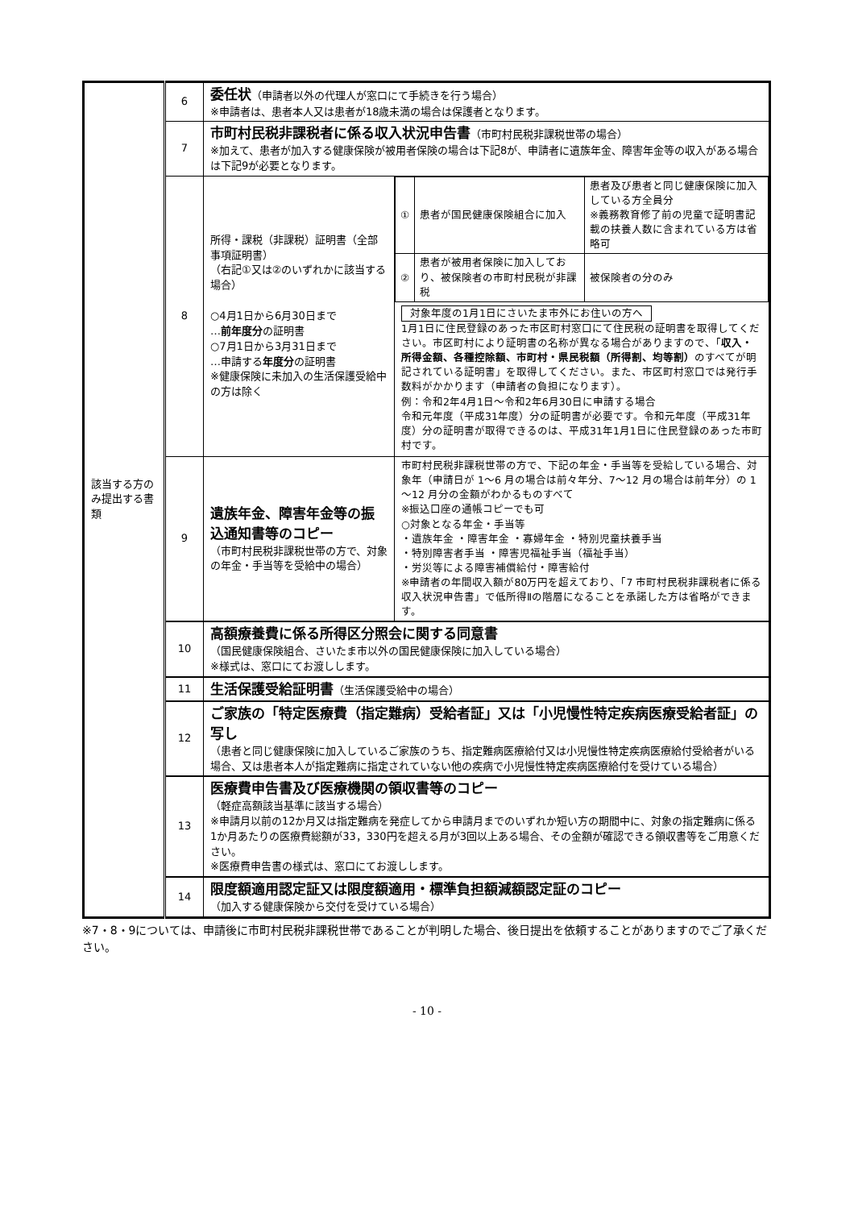| 該当する方のみ提出する書類 | 6 | 委任状 （申請者以外の代理人が窓口にて手続きを行う場合） ※申請者は、患者本人又は患者が18歳未満の場合は保護者となります。 | |
| | 7 | 市町村民税非課税者に係る収入状況申告書 （市町村民税非課税世帯の場合） ※加えて、患者が加入する健康保険が被用者保険の場合は下記8が、申請者に遺族年金、障害年金等の収入がある場合は下記9が必要となります。 | |
| | 8 | 所得・課税（非課税）証明書（全部事項証明書） （右記①又は②のいずれかに該当する場合） ○4月1日から6月30日まで … 前年度分 の証明書 ○7月1日から3月31日まで …申請する 年度分 の証明書 ※健康保険に未加入の生活保護受給中の方は除く | / ① / 患者が国民健康保険組合に加入 / 患者及び患者と同じ健康保険に加入している方全員分 ※義務教育修了前の児童で証明書記載の扶養人数に含まれている方は省略可 / / ② / 患者が被用者保険に加入しており、被保険者の市町村民税が非課税 / 被保険者の分のみ / 対象年度の1月1日にさいたま市外にお住いの方へ 1月1日に住民登録のあった市区町村窓口にて住民税の証明書を取得してください。市区町村により証明書の名称が異なる場合がありますので、「 収入・所得金額、各種控除額、市町村・県民税額（所得割、均等割） のすべてが明記されている証明書」を取得してください。また、市区町村窓口では発行手数料がかかります（申請者の負担になります）。 例：令和2年4月1日～令和2年6月30日に申請する場合 令和元年度（平成31年度）分の証明書が必要です。令和元年度（平成31年度）分の証明書が取得できるのは、平成31年1月1日に住民登録のあった市町村です。 |
| | 9 | 遺族年金、障害年金等の振込通知書等のコピー （市町村民税非課税世帯の方で、対象の年金・手当等を受給中の場合） | 市町村民税非課税世帯の方で、下記の年金・手当等を受給している場合、対象年（申請日が 1～6 月の場合は前々年分、7～12 月の場合は前年分）の 1～12 月分の金額がわかるものすべて ※振込口座の通帳コピーでも可 ○対象となる年金・手当等 ・遺族年金 ・障害年金 ・寡婦年金 ・特別児童扶養手当 ・特別障害者手当 ・障害児福祉手当（福祉手当） ・労災等による障害補償給付・障害給付 ※申請者の年間収入額が80万円を超えており、「7 市町村民税非課税者に係る収入状況申告書」で低所得Ⅱの階層になることを承諾した方は省略ができます。 |
| | 10 | 高額療養費に係る所得区分照会に関する同意書 （国民健康保険組合、さいたま市以外の国民健康保険に加入している場合） ※様式は、窓口にてお渡しします。 | |
| | 11 | 生活保護受給証明書 （生活保護受給中の場合） | |
| | 12 | ご家族の「特定医療費（指定難病）受給者証」又は「小児慢性特定疾病医療受給者証」の写し （患者と同じ健康保険に加入しているご家族のうち、指定難病医療給付又は小児慢性特定疾病医療給付受給者がいる場合、又は患者本人が指定難病に指定されていない他の疾病で小児慢性特定疾病医療給付を受けている場合） | |
| | 13 | 医療費申告書及び医療機関の領収書等のコピー （軽症高額該当基準に該当する場合） ※申請月以前の12か月又は指定難病を発症してから申請月までのいずれか短い方の期間中に、対象の指定難病に係る1か月あたりの医療費総額が33，330円を超える月が3回以上ある場合、その金額が確認できる領収書等をご用意ください。 ※医療費申告書の様式は、窓口にてお渡しします。 | |
| | 14 | 限度額適用認定証又は限度額適用・標準負担額減額認定証のコピー （加入する健康保険から交付を受けている場合） | |
※7・8・9については、申請後に市町村民税非課税世帯であることが判明した場合、後日提出を依頼することがありますのでご了承ください。
- 10 -